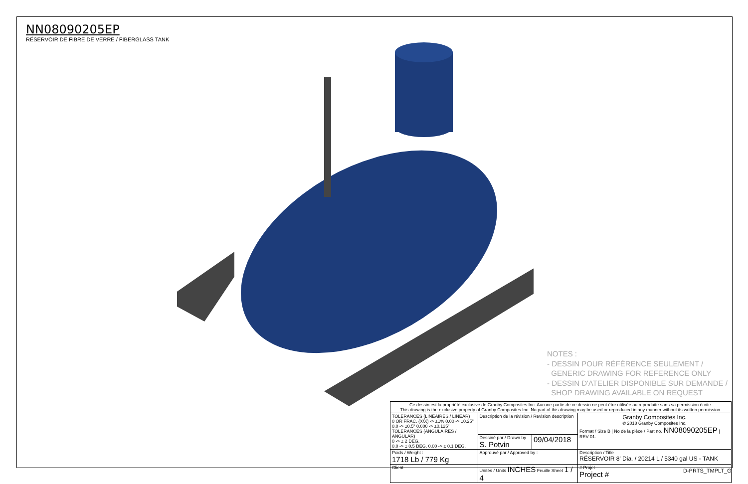NN08090205EP
RÉSERVOIR DE FIBRE DE VERRE / FIBERGLASS TANK
NOTES :
- DESSIN POUR RÉFÉRENCE SEULEMENT /
GENERIC DRAWING FOR REFERENCE ONLY
- DESSIN D'ATELIER DISPONIBLE SUR DEMANDE /
SHOP DRAWING AVAILABLE ON REQUEST
| Ce dessin est la propriété exclusive de Granby Composites Inc. Aucune partie de ce dessin ne peut être utilisée ou reproduite sans sa permission écrite. This drawing is the exclusive property of Granby Composites Inc. No part of this drawing may be used or reproduced in any manner without its written permission. | | | |
| TOLERANCES (LINÉAIRES / LINEAR) 0 OR FRAC. (X/X) -> ±1% 0.00 -> ±0.25" 0.0 -> ±0.5" 0.000 -> ±0.125" TOLERANCES (ANGULAIRES / ANGULAR) 0 -> ± 2 DEG. 0.0 -> ± 0.5 DEG. 0.00 -> ± 0.1 DEG. | Description de la révision / Revision description | | Granby Composites Inc. © 2018 Granby Composites Inc. Format / Size B / No de la pièce / Part no. NN08090205EP / REV 01. |
| | Dessiné par / Drawn by S. Potvin | 09/04/2018 | |
| Poids / Weight : 1718 Lb / 779 Kg | Approuvé par / Approved by : | | Description / Title RÉSERVOIR 8' Dia. / 20214 L / 5340 gal US - TANK |
| Client | Unités / Units INCHES Feuille Sheet 1 / 4 | | # Projet Project # |
D-PRTS_TMPLT_G